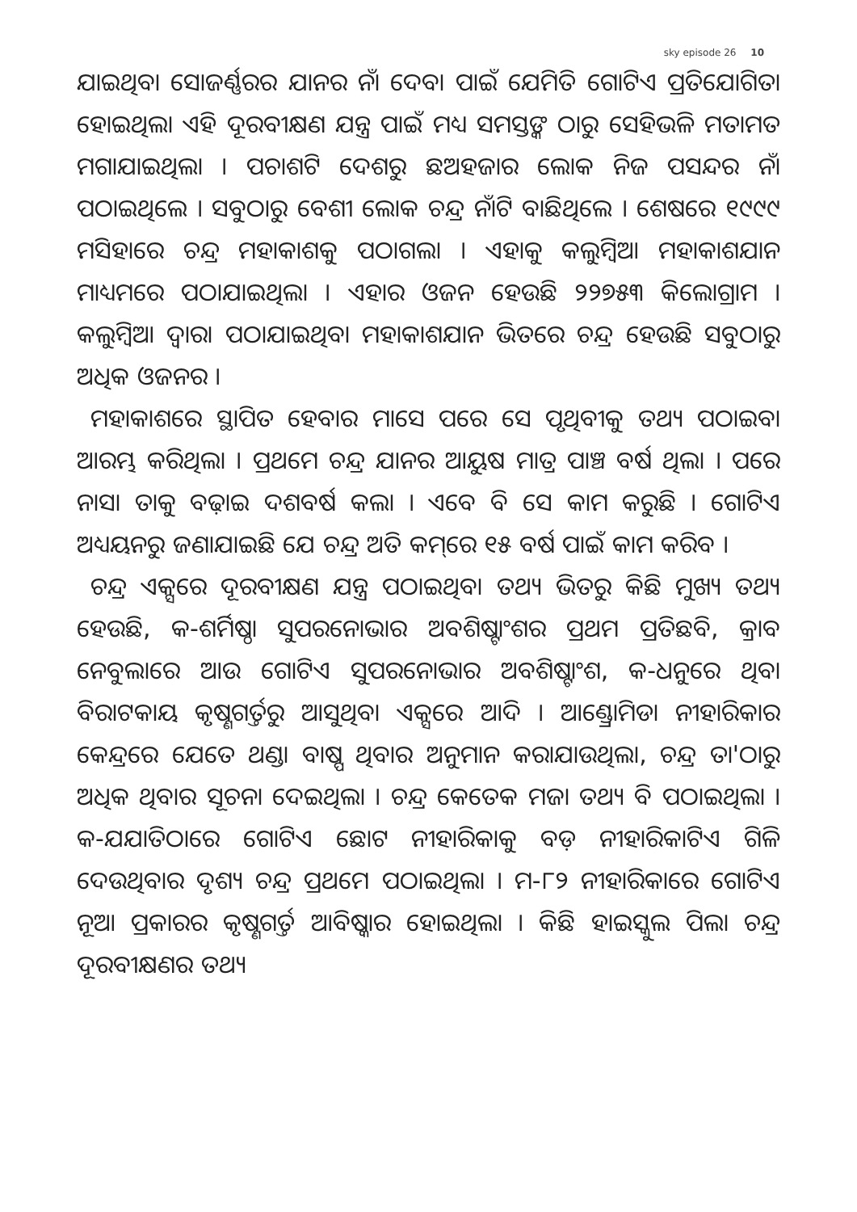sky episode 26 10
ଯାଇଥିବା ସୋଜର୍ଣ୍ଣରର ଯାନର ନାଁ ଦେବା ପାଇଁ ଯେମିତି ଗୋଟିଏ ପ୍ରତିଯୋଗିତା ହୋଇଥିଲା ଏହି ଦୂରବୀକ୍ଷଣ ଯନ୍ତ୍ର ପାଇଁ ମଧ୍ୟ ସମସ୍ତଙ୍କ ଠାରୁ ସେହିଭଳି ମତାମତ ମଗାଯାଇଥିଲା । ପଚାଶଟି ଦେଶରୁ ଛଅହଜାର ଲୋକ ନିଜ ପସନ୍ଦର ନାଁ ପଠାଇଥିଲେ । ସବୁଠାରୁ ବେଶୀ ଲୋକ ଚନ୍ଦ୍ର ନାଁଟି ବାଛିଥିଲେ । ଶେଷରେ ୧୯୯୯ ମସିହାରେ ଚନ୍ଦ୍ର ମହାକାଶକୁ ପଠାଗଲା । ଏହାକୁ କଲୁମ୍ବିଆ ମହାକାଶଯାନ ମାଧ୍ୟମରେ ପଠାଯାଇଥିଲା । ଏହାର ଓଜନ ହେଉଛି ୨୨୭୫୩ କିଲୋଗ୍ରାମ । କଲୁମ୍ବିଆ ଦ୍ୱାରା ପଠାଯାଇଥିବା ମହାକାଶଯାନ ଭିତରେ ଚନ୍ଦ୍ର ହେଉଛି ସବୁଠାରୁ ଅଧିକ ଓଜନର ।
ମହାକାଶରେ ସ୍ଥାପିତ ହେବାର ମାସେ ପରେ ସେ ପୃଥିବୀକୁ ତଥ୍ୟ ପଠାଇବା ଆରମ୍ଭ କରିଥିଲା । ପ୍ରଥମେ ଚନ୍ଦ୍ର ଯାନର ଆୟୁଷ ମାତ୍ର ପାଞ୍ଚ ବର୍ଷ ଥିଲା । ପରେ ନାସା ତାକୁ ବଢ଼ାଇ ଦଶବର୍ଷ କଲା । ଏବେ ବି ସେ କାମ କରୁଛି । ଗୋଟିଏ ଅଧ୍ୟୟନରୁ ଜଣାଯାଇଛି ଯେ ଚନ୍ଦ୍ର ଅତି କମ୍‌ରେ ୧୫ ବର୍ଷ ପାଇଁ କାମ କରିବ ।
ଚନ୍ଦ୍ର ଏକ୍ସରେ ଦୂରବୀକ୍ଷଣ ଯନ୍ତ୍ର ପଠାଇଥିବା ତଥ୍ୟ ଭିତରୁ କିଛି ମୁଖ୍ୟ ତଥ୍ୟ ହେଉଛି, କ-ଶର୍ମିଷ୍ଠା ସୁପରନୋଭାର ଅବଶିଷ୍ଟାଂଶର ପ୍ରଥମ ପ୍ରତିଛବି, କ୍ରାବ ନେବୁଲାରେ ଆଉ ଗୋଟିଏ ସୁପରନୋଭାର ଅବଶିଷ୍ଟାଂଶ, କ-ଧନୁରେ ଥିବା ବିରାଟକାୟ କୃଷ୍ଣଗର୍ତ୍ତରୁ ଆସୁଥିବା ଏକ୍ସରେ ଆଦି । ଆଣ୍ଡ୍ରୋମିଡା ନୀହାରିକାର କେନ୍ଦ୍ରରେ ଯେତେ ଥଣ୍ଡା ବାଷ୍ପ ଥିବାର ଅନୁମାନ କରାଯାଉଥିଲା, ଚନ୍ଦ୍ର ତା'ଠାରୁ ଅଧିକ ଥିବାର ସୂଚନା ଦେଇଥିଲା । ଚନ୍ଦ୍ର କେତେକ ମଜା ତଥ୍ୟ ବି ପଠାଇଥିଲା । କ-ଯଯାତିଠାରେ ଗୋଟିଏ ଛୋଟ ନୀହାରିକାକୁ ବଡ଼ ନୀହାରିକାଟିଏ ଗିଳି ଦେଉଥିବାର ଦୃଶ୍ୟ ଚନ୍ଦ୍ର ପ୍ରଥମେ ପଠାଇଥିଲା । ମ-୮୨ ନୀହାରିକାରେ ଗୋଟିଏ ନୂଆ ପ୍ରକାରର କୃଷ୍ଣଗର୍ତ୍ତ ଆବିଷ୍କାର ହୋଇଥିଲା । କିଛି ହାଇସ୍କୁଲ ପିଲା ଚନ୍ଦ୍ର ଦୂରବୀକ୍ଷଣର ତଥ୍ୟ